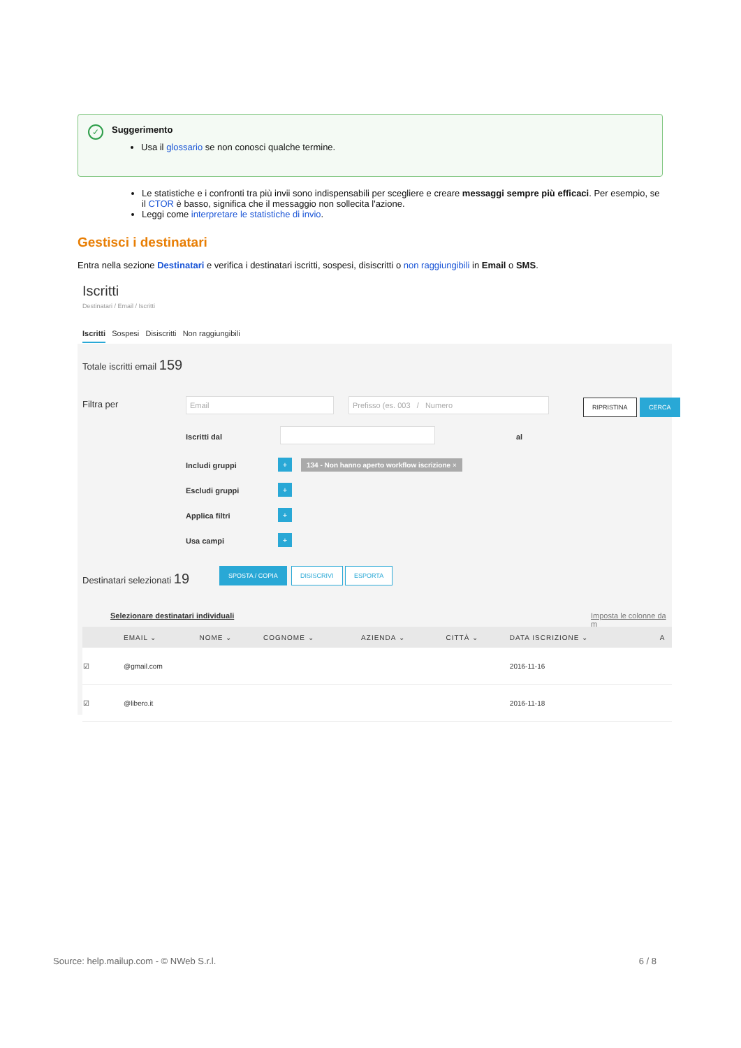✓
Suggerimento
Usa il glossario se non conosci qualche termine.
Le statistiche e i confronti tra più invii sono indispensabili per scegliere e creare messaggi sempre più efficaci. Per esempio, se il CTOR è basso, significa che il messaggio non sollecita l'azione.
Leggi come interpretare le statistiche di invio.
Gestisci i destinatari
Entra nella sezione Destinatari e verifica i destinatari iscritti, sospesi, disiscritti o non raggiungibili in Email o SMS.
Iscritti
Destinatari / Email / Iscritti
Iscritti Sospesi Disiscritti Non raggiungibili
Totale iscritti email 159
Filtra per Email Prefisso (es. 003 / Numero RIPRISTINA CERCA
Iscritti dal al
Includi gruppi +
134 - Non hanno aperto workflow iscrizione ×
Escludi gruppi +
Applica filtri +
Usa campi +
Destinatari selezionati 19
SPOSTA / COPIA DISISCRIVI ESPORTA
Selezionare destinatari individuali
Imposta le colonne da m
| | EMAIL ⌄ | NOME ⌄ | COGNOME ⌄ | AZIENDA ⌄ | CITTÀ ⌄ | DATA ISCRIZIONE ⌄ | A |
| --- | --- | --- | --- | --- | --- | --- | --- |
| ☑ | @gmail.com | | | | | 2016-11-16 | |
| ☑ | @libero.it | | | | | 2016-11-18 | |
Source: help.mailup.com - © NWeb S.r.l. 6 / 8